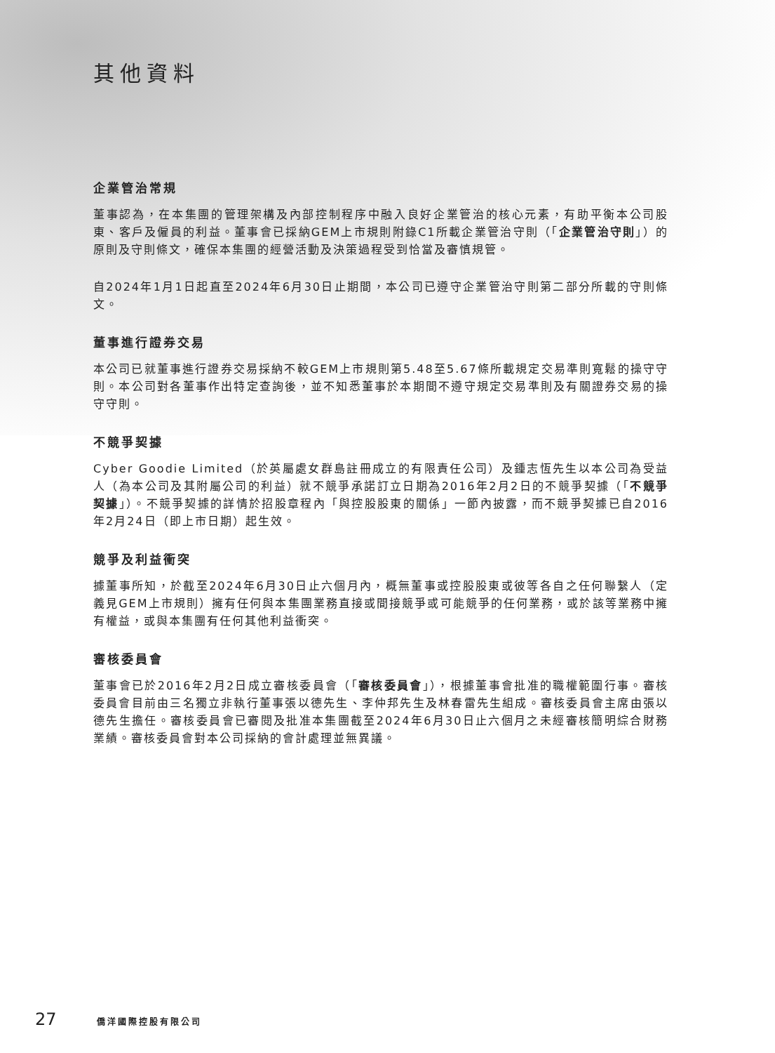其他資料
企業管治常規
董事認為，在本集團的管理架構及內部控制程序中融入良好企業管治的核心元素，有助平衡本公司股東、客戶及僱員的利益。董事會已採納GEM上市規則附錄C1所載企業管治守則（「企業管治守則」）的原則及守則條文，確保本集團的經營活動及決策過程受到恰當及審慎規管。
自2024年1月1日起直至2024年6月30日止期間，本公司已遵守企業管治守則第二部分所載的守則條文。
董事進行證券交易
本公司已就董事進行證券交易採納不較GEM上市規則第5.48至5.67條所載規定交易準則寬鬆的操守守則。本公司對各董事作出特定查詢後，並不知悉董事於本期間不遵守規定交易準則及有關證券交易的操守守則。
不競爭契據
Cyber Goodie Limited（於英屬處女群島註冊成立的有限責任公司）及鍾志恆先生以本公司為受益人（為本公司及其附屬公司的利益）就不競爭承諾訂立日期為2016年2月2日的不競爭契據（「不競爭契據」）。不競爭契據的詳情於招股章程內「與控股股東的關係」一節內披露，而不競爭契據已自2016年2月24日（即上市日期）起生效。
競爭及利益衝突
據董事所知，於截至2024年6月30日止六個月內，概無董事或控股股東或彼等各自之任何聯繫人（定義見GEM上市規則）擁有任何與本集團業務直接或間接競爭或可能競爭的任何業務，或於該等業務中擁有權益，或與本集團有任何其他利益衝突。
審核委員會
董事會已於2016年2月2日成立審核委員會（「審核委員會」），根據董事會批准的職權範圍行事。審核委員會目前由三名獨立非執行董事張以德先生、李仲邦先生及林春雷先生組成。審核委員會主席由張以德先生擔任。審核委員會已審閱及批准本集團截至2024年6月30日止六個月之未經審核簡明綜合財務業績。審核委員會對本公司採納的會計處理並無異議。
27 僑洋國際控股有限公司